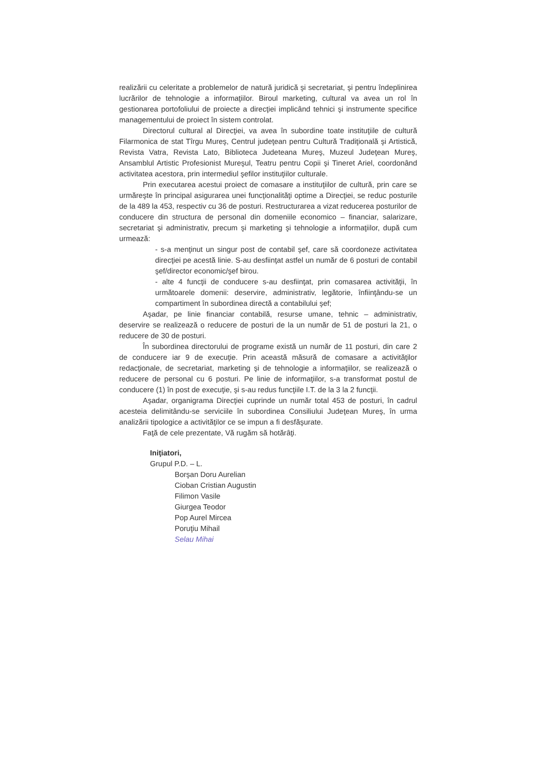realizării cu celeritate a problemelor de natură juridică şi secretariat, şi pentru îndeplinirea lucrărilor de tehnologie a informaţiilor. Biroul marketing, cultural va avea un rol în gestionarea portofoliului de proiecte a direcţiei implicând tehnici şi instrumente specifice managementului de proiect în sistem controlat.
Directorul cultural al Direcţiei, va avea în subordine toate instituţiile de cultură Filarmonica de stat Tîrgu Mureş, Centrul judeţean pentru Cultură Tradiţională şi Artistică, Revista Vatra, Revista Lato, Biblioteca Judeteana Mureş, Muzeul Judeţean Mureş, Ansamblul Artistic Profesionist Mureşul, Teatru pentru Copii şi Tineret Ariel, coordonând activitatea acestora, prin intermediul şefilor instituţiilor culturale.
Prin executarea acestui proiect de comasare a instituţiilor de cultură, prin care se urmăreşte în principal asigurarea unei funcţionalităţi optime a Direcţiei, se reduc posturile de la 489 la 453, respectiv cu 36 de posturi. Restructurarea a vizat reducerea posturilor de conducere din structura de personal din domeniile economico – financiar, salarizare, secretariat şi administrativ, precum şi marketing şi tehnologie a informaţiilor, după cum urmează:
- s-a menţinut un singur post de contabil şef, care să coordoneze activitatea direcţiei pe acestă linie. S-au desfiinţat astfel un număr de 6 posturi de contabil şef/director economic/şef birou.
- alte 4 funcţii de conducere s-au desfiinţat, prin comasarea activităţii, în următoarele domenii: deservire, administrativ, legătorie, înfiinţându-se un compartiment în subordinea directă a contabilului şef;
Aşadar, pe linie financiar contabilă, resurse umane, tehnic – administrativ, deservire se realizează o reducere de posturi de la un număr de 51 de posturi la 21, o reducere de 30 de posturi.
În subordinea directorului de programe există un număr de 11 posturi, din care 2 de conducere iar 9 de execuţie. Prin această măsură de comasare a activităţilor redacţionale, de secretariat, marketing şi de tehnologie a informaţiilor, se realizează o reducere de personal cu 6 posturi. Pe linie de informaţiilor, s-a transformat postul de conducere (1) în post de execuţie, şi s-au redus funcţiile I.T. de la 3 la 2 funcţii.
Aşadar, organigrama Direcţiei cuprinde un număr total 453 de posturi, în cadrul acesteia delimitându-se serviciile în subordinea Consiliului Judeţean Mureş, în urma analizării tipologice a activităţilor ce se impun a fi desfăşurate.
Faţă de cele prezentate, Vă rugăm să hotărâţi.
Iniţiatori,
Grupul P.D. – L.
Borşan Doru Aurelian
Cioban Cristian Augustin
Filimon Vasile
Giurgea Teodor
Pop Aurel Mircea
Poruţiu Mihail
Selau Mihai